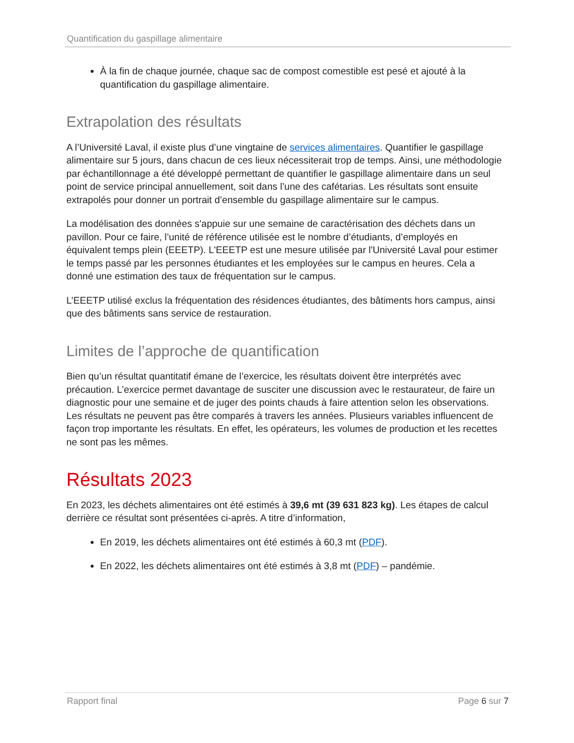Quantification du gaspillage alimentaire
À la fin de chaque journée, chaque sac de compost comestible est pesé et ajouté à la quantification du gaspillage alimentaire.
Extrapolation des résultats
A l’Université Laval, il existe plus d’une vingtaine de services alimentaires. Quantifier le gaspillage alimentaire sur 5 jours, dans chacun de ces lieux nécessiterait trop de temps. Ainsi, une méthodologie par échantillonnage a été développé permettant de quantifier le gaspillage alimentaire dans un seul point de service principal annuellement, soit dans l’une des cafétarias. Les résultats sont ensuite extrapolés pour donner un portrait d’ensemble du gaspillage alimentaire sur le campus.
La modélisation des données s'appuie sur une semaine de caractérisation des déchets dans un pavillon. Pour ce faire, l’unité de référence utilisée est le nombre d’étudiants, d’employés en équivalent temps plein (EEETP). L'EEETP est une mesure utilisée par l'Université Laval pour estimer le temps passé par les personnes étudiantes et les employées sur le campus en heures. Cela a donné une estimation des taux de fréquentation sur le campus.
L’EEETP utilisé exclus la fréquentation des résidences étudiantes, des bâtiments hors campus, ainsi que des bâtiments sans service de restauration.
Limites de l’approche de quantification
Bien qu’un résultat quantitatif émane de l’exercice, les résultats doivent être interprétés avec précaution. L’exercice permet davantage de susciter une discussion avec le restaurateur, de faire un diagnostic pour une semaine et de juger des points chauds à faire attention selon les observations. Les résultats ne peuvent pas être comparés à travers les années. Plusieurs variables influencent de façon trop importante les résultats. En effet, les opérateurs, les volumes de production et les recettes ne sont pas les mêmes.
Résultats 2023
En 2023, les déchets alimentaires ont été estimés à 39,6 mt (39 631 823 kg). Les étapes de calcul derrière ce résultat sont présentées ci-après. A titre d’information,
En 2019, les déchets alimentaires ont été estimés à 60,3 mt (PDF).
En 2022, les déchets alimentaires ont été estimés à 3,8 mt (PDF) – pandémie.
Rapport final Page 6 sur 7